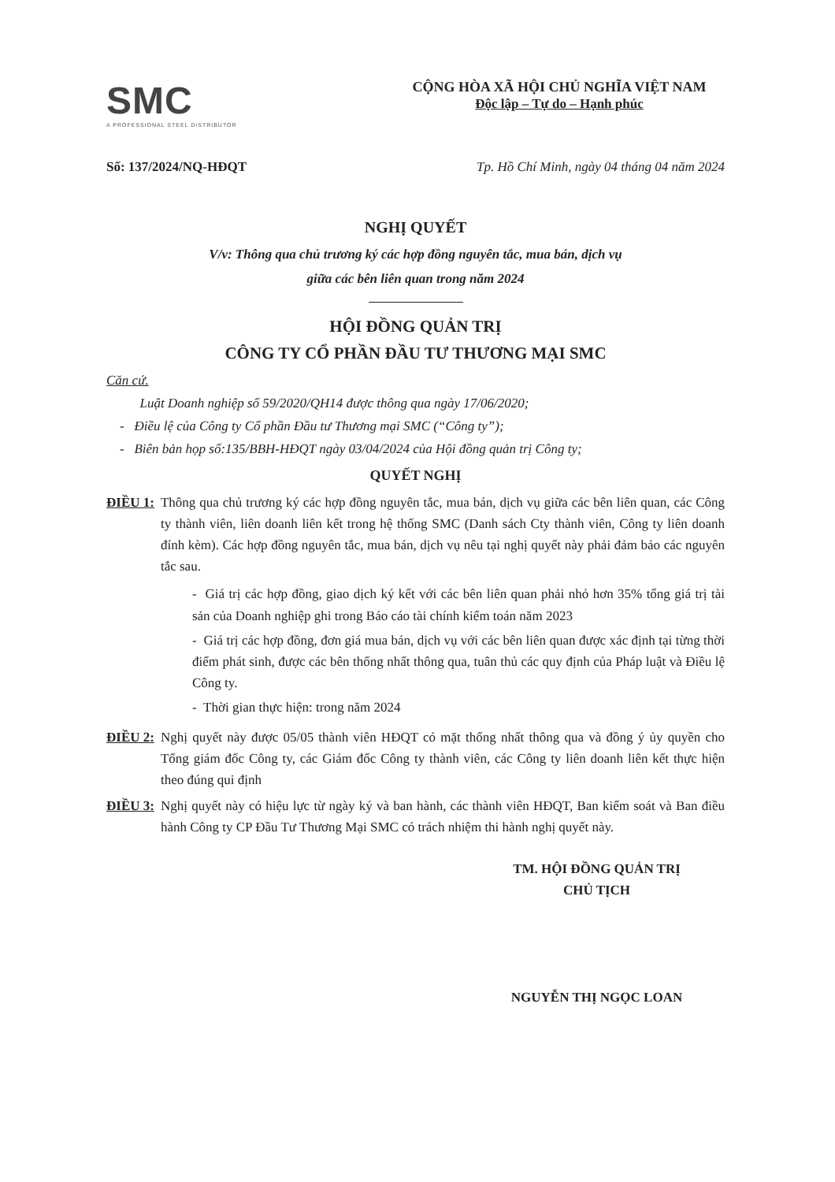SMC
A PROFESSIONAL STEEL DISTRIBUTOR
CỘNG HÒA XÃ HỘI CHỦ NGHĨA VIỆT NAM
Độc lập – Tự do – Hạnh phúc
Số: 137/2024/NQ-HĐQT Tp. Hồ Chí Minh, ngày 04 tháng 04 năm 2024
NGHỊ QUYẾT
V/v: Thông qua chủ trương ký các hợp đồng nguyên tắc, mua bán, dịch vụ
giữa các bên liên quan trong năm 2024
HỘI ĐỒNG QUẢN TRỊ
CÔNG TY CỔ PHẦN ĐẦU TƯ THƯƠNG MẠI SMC
Căn cứ.
Luật Doanh nghiệp số 59/2020/QH14 được thông qua ngày 17/06/2020;
- Điều lệ của Công ty Cổ phần Đầu tư Thương mại SMC (“Công ty”);
- Biên bản họp số:135/BBH-HĐQT ngày 03/04/2024 của Hội đồng quản trị Công ty;
QUYẾT NGHỊ
ĐIỀU 1: Thông qua chủ trương ký các hợp đồng nguyên tắc, mua bán, dịch vụ giữa các bên liên quan, các Công ty thành viên, liên doanh liên kết trong hệ thống SMC (Danh sách Cty thành viên, Công ty liên doanh đính kèm). Các hợp đồng nguyên tắc, mua bán, dịch vụ nêu tại nghị quyết này phải đảm bảo các nguyên tắc sau.
- Giá trị các hợp đồng, giao dịch ký kết với các bên liên quan phải nhỏ hơn 35% tổng giá trị tài sản của Doanh nghiệp ghi trong Báo cáo tài chính kiểm toán năm 2023
- Giá trị các hợp đồng, đơn giá mua bán, dịch vụ với các bên liên quan được xác định tại từng thời điểm phát sinh, được các bên thống nhất thông qua, tuân thủ các quy định của Pháp luật và Điều lệ Công ty.
- Thời gian thực hiện: trong năm 2024
ĐIỀU 2: Nghị quyết này được 05/05 thành viên HĐQT có mặt thống nhất thông qua và đồng ý ủy quyền cho Tổng giám đốc Công ty, các Giám đốc Công ty thành viên, các Công ty liên doanh liên kết thực hiện theo đúng qui định
ĐIỀU 3: Nghị quyết này có hiệu lực từ ngày ký và ban hành, các thành viên HĐQT, Ban kiểm soát và Ban điều hành Công ty CP Đầu Tư Thương Mại SMC có trách nhiệm thi hành nghị quyết này.
TM. HỘI ĐỒNG QUẢN TRỊ
CHỦ TỊCH
NGUYỄN THỊ NGỌC LOAN